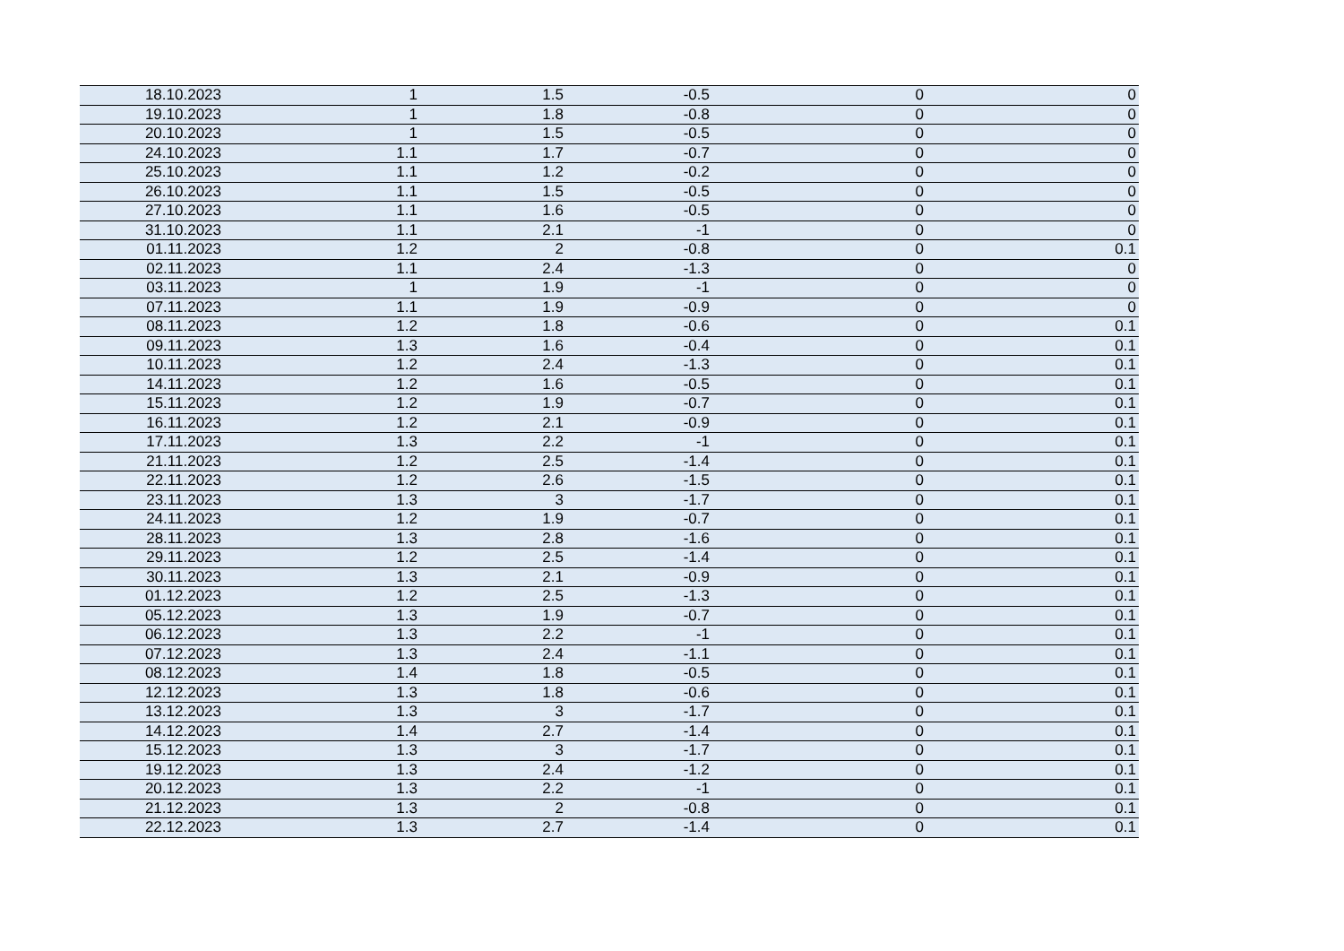| 18.10.2023 | 1 | 1.5 | -0.5 | 0 | 0 |
| 19.10.2023 | 1 | 1.8 | -0.8 | 0 | 0 |
| 20.10.2023 | 1 | 1.5 | -0.5 | 0 | 0 |
| 24.10.2023 | 1.1 | 1.7 | -0.7 | 0 | 0 |
| 25.10.2023 | 1.1 | 1.2 | -0.2 | 0 | 0 |
| 26.10.2023 | 1.1 | 1.5 | -0.5 | 0 | 0 |
| 27.10.2023 | 1.1 | 1.6 | -0.5 | 0 | 0 |
| 31.10.2023 | 1.1 | 2.1 | -1 | 0 | 0 |
| 01.11.2023 | 1.2 | 2 | -0.8 | 0 | 0.1 |
| 02.11.2023 | 1.1 | 2.4 | -1.3 | 0 | 0 |
| 03.11.2023 | 1 | 1.9 | -1 | 0 | 0 |
| 07.11.2023 | 1.1 | 1.9 | -0.9 | 0 | 0 |
| 08.11.2023 | 1.2 | 1.8 | -0.6 | 0 | 0.1 |
| 09.11.2023 | 1.3 | 1.6 | -0.4 | 0 | 0.1 |
| 10.11.2023 | 1.2 | 2.4 | -1.3 | 0 | 0.1 |
| 14.11.2023 | 1.2 | 1.6 | -0.5 | 0 | 0.1 |
| 15.11.2023 | 1.2 | 1.9 | -0.7 | 0 | 0.1 |
| 16.11.2023 | 1.2 | 2.1 | -0.9 | 0 | 0.1 |
| 17.11.2023 | 1.3 | 2.2 | -1 | 0 | 0.1 |
| 21.11.2023 | 1.2 | 2.5 | -1.4 | 0 | 0.1 |
| 22.11.2023 | 1.2 | 2.6 | -1.5 | 0 | 0.1 |
| 23.11.2023 | 1.3 | 3 | -1.7 | 0 | 0.1 |
| 24.11.2023 | 1.2 | 1.9 | -0.7 | 0 | 0.1 |
| 28.11.2023 | 1.3 | 2.8 | -1.6 | 0 | 0.1 |
| 29.11.2023 | 1.2 | 2.5 | -1.4 | 0 | 0.1 |
| 30.11.2023 | 1.3 | 2.1 | -0.9 | 0 | 0.1 |
| 01.12.2023 | 1.2 | 2.5 | -1.3 | 0 | 0.1 |
| 05.12.2023 | 1.3 | 1.9 | -0.7 | 0 | 0.1 |
| 06.12.2023 | 1.3 | 2.2 | -1 | 0 | 0.1 |
| 07.12.2023 | 1.3 | 2.4 | -1.1 | 0 | 0.1 |
| 08.12.2023 | 1.4 | 1.8 | -0.5 | 0 | 0.1 |
| 12.12.2023 | 1.3 | 1.8 | -0.6 | 0 | 0.1 |
| 13.12.2023 | 1.3 | 3 | -1.7 | 0 | 0.1 |
| 14.12.2023 | 1.4 | 2.7 | -1.4 | 0 | 0.1 |
| 15.12.2023 | 1.3 | 3 | -1.7 | 0 | 0.1 |
| 19.12.2023 | 1.3 | 2.4 | -1.2 | 0 | 0.1 |
| 20.12.2023 | 1.3 | 2.2 | -1 | 0 | 0.1 |
| 21.12.2023 | 1.3 | 2 | -0.8 | 0 | 0.1 |
| 22.12.2023 | 1.3 | 2.7 | -1.4 | 0 | 0.1 |